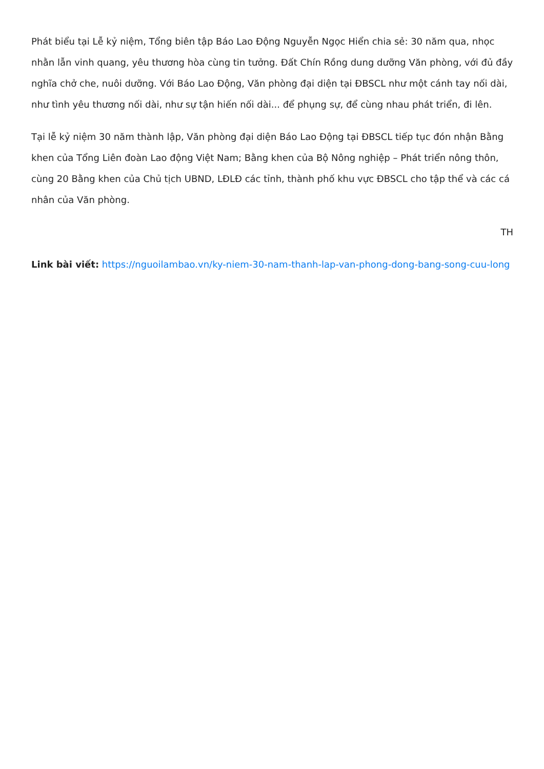Phát biểu tại Lễ kỷ niệm, Tổng biên tập Báo Lao Động Nguyễn Ngọc Hiển chia sẻ: 30 năm qua, nhọc nhằn lẫn vinh quang, yêu thương hòa cùng tin tưởng. Đất Chín Rồng dung dưỡng Văn phòng, với đủ đầy nghĩa chở che, nuôi dưỡng. Với Báo Lao Động, Văn phòng đại diện tại ĐBSCL như một cánh tay nối dài, như tình yêu thương nối dài, như sự tận hiến nối dài... để phụng sự, để cùng nhau phát triển, đi lên.
Tại lễ kỷ niệm 30 năm thành lập, Văn phòng đại diện Báo Lao Động tại ĐBSCL tiếp tục đón nhận Bằng khen của Tổng Liên đoàn Lao động Việt Nam; Bằng khen của Bộ Nông nghiệp – Phát triển nông thôn, cùng 20 Bằng khen của Chủ tịch UBND, LĐLĐ các tỉnh, thành phố khu vực ĐBSCL cho tập thể và các cá nhân của Văn phòng.
TH
Link bài viết: https://nguoilambao.vn/ky-niem-30-nam-thanh-lap-van-phong-dong-bang-song-cuu-long